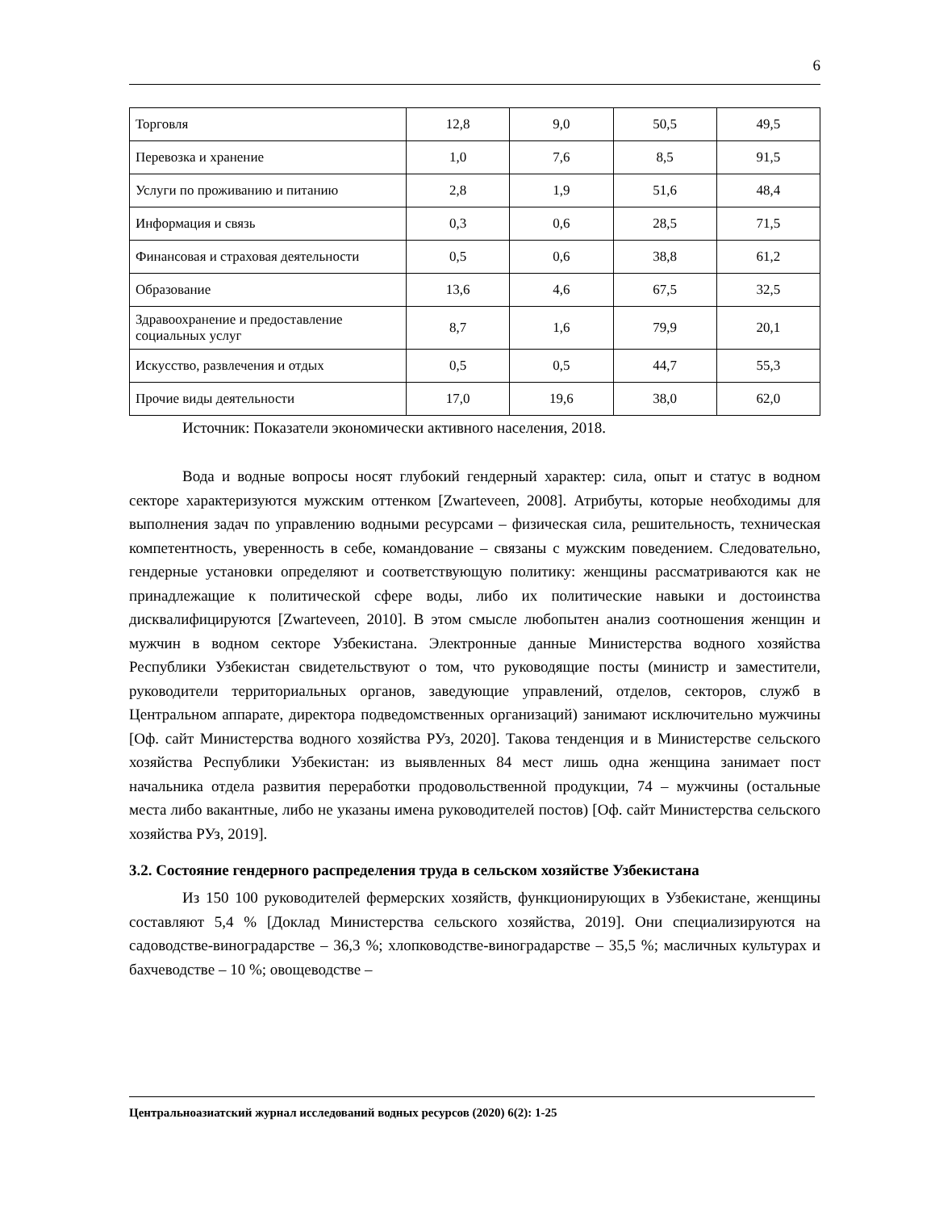6
| Торговля | 12,8 | 9,0 | 50,5 | 49,5 |
| Перевозка и хранение | 1,0 | 7,6 | 8,5 | 91,5 |
| Услуги по проживанию и питанию | 2,8 | 1,9 | 51,6 | 48,4 |
| Информация и связь | 0,3 | 0,6 | 28,5 | 71,5 |
| Финансовая и страховая деятельности | 0,5 | 0,6 | 38,8 | 61,2 |
| Образование | 13,6 | 4,6 | 67,5 | 32,5 |
| Здравоохранение и предоставление социальных услуг | 8,7 | 1,6 | 79,9 | 20,1 |
| Искусство, развлечения и отдых | 0,5 | 0,5 | 44,7 | 55,3 |
| Прочие виды деятельности | 17,0 | 19,6 | 38,0 | 62,0 |
Источник: Показатели экономически активного населения, 2018.
Вода и водные вопросы носят глубокий гендерный характер: сила, опыт и статус в водном секторе характеризуются мужским оттенком [Zwarteveen, 2008]. Атрибуты, которые необходимы для выполнения задач по управлению водными ресурсами – физическая сила, решительность, техническая компетентность, уверенность в себе, командование – связаны с мужским поведением. Следовательно, гендерные установки определяют и соответствующую политику: женщины рассматриваются как не принадлежащие к политической сфере воды, либо их политические навыки и достоинства дисквалифицируются [Zwarteveen, 2010]. В этом смысле любопытен анализ соотношения женщин и мужчин в водном секторе Узбекистана. Электронные данные Министерства водного хозяйства Республики Узбекистан свидетельствуют о том, что руководящие посты (министр и заместители, руководители территориальных органов, заведующие управлений, отделов, секторов, служб в Центральном аппарате, директора подведомственных организаций) занимают исключительно мужчины [Оф. сайт Министерства водного хозяйства РУз, 2020]. Такова тенденция и в Министерстве сельского хозяйства Республики Узбекистан: из выявленных 84 мест лишь одна женщина занимает пост начальника отдела развития переработки продовольственной продукции, 74 – мужчины (остальные места либо вакантные, либо не указаны имена руководителей постов) [Оф. сайт Министерства сельского хозяйства РУз, 2019].
3.2. Состояние гендерного распределения труда в сельском хозяйстве Узбекистана
Из 150 100 руководителей фермерских хозяйств, функционирующих в Узбекистане, женщины составляют 5,4 % [Доклад Министерства сельского хозяйства, 2019]. Они специализируются на садоводстве-виноградарстве – 36,3 %; хлопководстве-виноградарстве – 35,5 %; масличных культурах и бахчеводстве – 10 %; овощеводстве –
Центральноазиатский журнал исследований водных ресурсов (2020) 6(2): 1-25